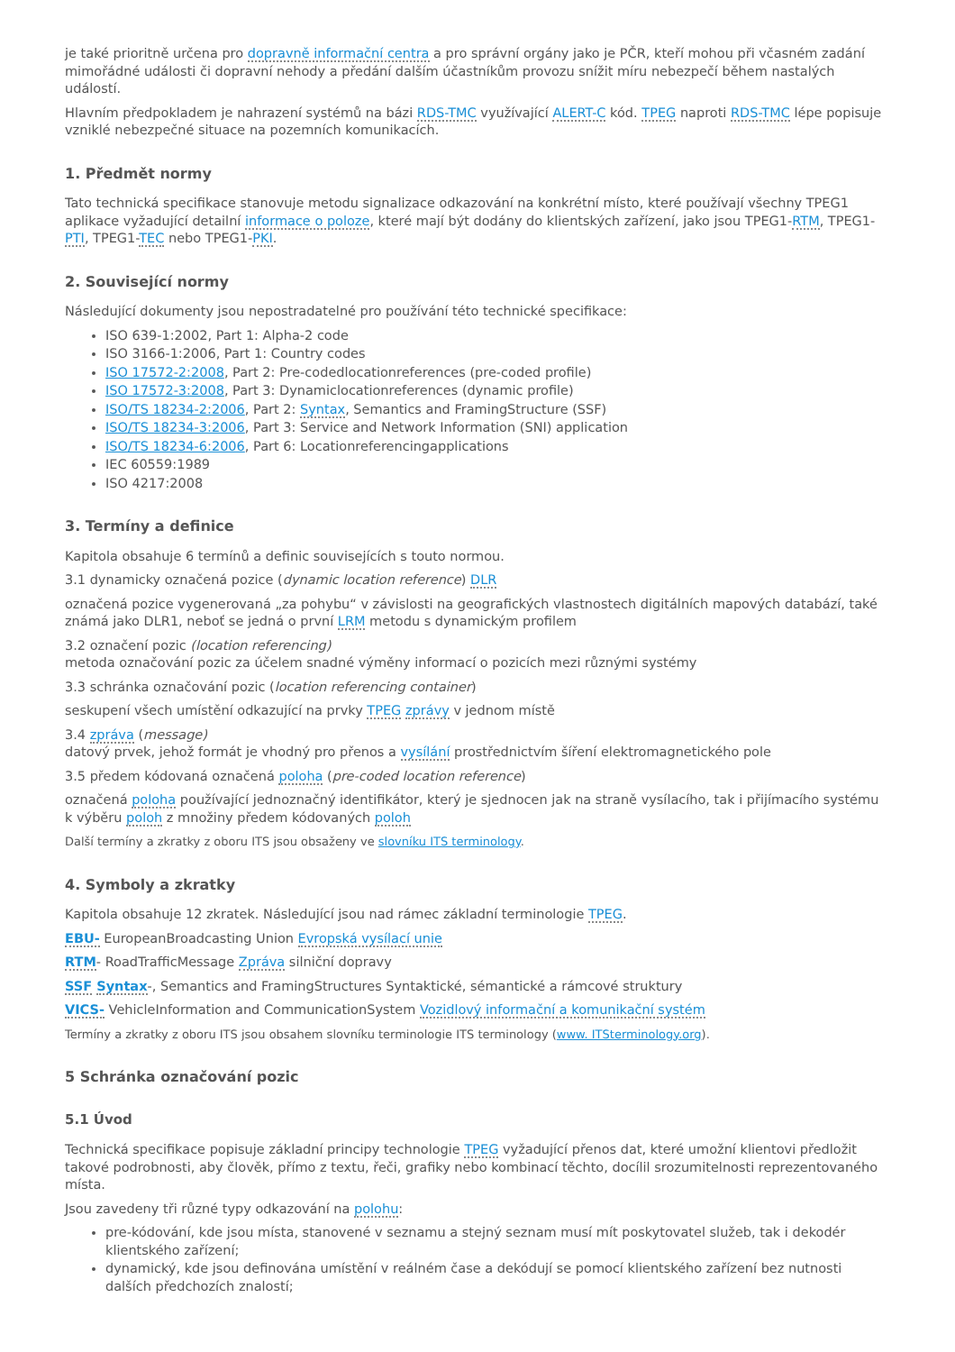je také prioritně určena pro dopravně informační centra a pro správní orgány jako je PČR, kteří mohou při včasném zadání mimořádné události či dopravní nehody a předání dalším účastníkům provozu snížit míru nebezpečí během nastalých událostí.
Hlavním předpokladem je nahrazení systémů na bázi RDS-TMC využívající ALERT-C kód. TPEG naproti RDS-TMC lépe popisuje vzniklé nebezpečné situace na pozemních komunikacích.
1. Předmět normy
Tato technická specifikace stanovuje metodu signalizace odkazování na konkrétní místo, které používají všechny TPEG1 aplikace vyžadující detailní informace o poloze, které mají být dodány do klientských zařízení, jako jsou TPEG1-RTM, TPEG1-PTI, TPEG1-TEC nebo TPEG1-PKI.
2. Související normy
Následující dokumenty jsou nepostradatelné pro používání této technické specifikace:
ISO 639-1:2002, Part 1: Alpha-2 code
ISO 3166-1:2006, Part 1: Country codes
ISO 17572-2:2008, Part 2: Pre-codedlocationreferences (pre-coded profile)
ISO 17572-3:2008, Part 3: Dynamiclocationreferences (dynamic profile)
ISO/TS 18234-2:2006, Part 2: Syntax, Semantics and FramingStructure (SSF)
ISO/TS 18234-3:2006, Part 3: Service and Network Information (SNI) application
ISO/TS 18234-6:2006, Part 6: Locationreferencingapplications
IEC 60559:1989
ISO 4217:2008
3. Termíny a definice
Kapitola obsahuje 6 termínů a definic souvisejících s touto normou.
3.1 dynamicky označená pozice (dynamic location reference) DLR
označená pozice vygenerovaná „za pohybu“ v závislosti na geografických vlastnostech digitálních mapových databází, také známá jako DLR1, neboť se jedná o první LRM metodu s dynamickým profilem
3.2 označení pozic (location referencing)
metoda označování pozic za účelem snadné výměny informací o pozicích mezi různými systémy
3.3 schránka označování pozic (location referencing container)
seskupení všech umístění odkazující na prvky TPEG zprávy v jednom místě
3.4 zpráva (message)
datový prvek, jehož formát je vhodný pro přenos a vysílání prostřednictvím šíření elektromagnetického pole
3.5 předem kódovaná označená poloha (pre-coded location reference)
označená poloha používající jednoznačný identifikátor, který je sjednocen jak na straně vysílacího, tak i přijímacího systému k výběru poloh z množiny předem kódovaných poloh
Další termíny a zkratky z oboru ITS jsou obsaženy ve slovníku ITS terminology.
4. Symboly a zkratky
Kapitola obsahuje 12 zkratek. Následující jsou nad rámec základní terminologie TPEG.
EBU- EuropeanBroadcasting Union Evropská vysílací unie
RTM- RoadTrafficMessage Zpráva silniční dopravy
SSF Syntax-, Semantics and FramingStructures Syntaktické, sémantické a rámcové struktury
VICS- VehicleInformation and CommunicationSystem Vozidlový informační a komunikační systém
Termíny a zkratky z oboru ITS jsou obsahem slovníku terminologie ITS terminology (www. ITSterminology.org).
5 Schránka označování pozic
5.1 Úvod
Technická specifikace popisuje základní principy technologie TPEG vyžadující přenos dat, které umožní klientovi předložit takové podrobnosti, aby člověk, přímo z textu, řeči, grafiky nebo kombinací těchto, docílil srozumitelnosti reprezentovaného místa.
Jsou zavedeny tři různé typy odkazování na polohu:
pre-kódování, kde jsou místa, stanovené v seznamu a stejný seznam musí mít poskytovatel služeb, tak i dekodér klientského zařízení;
dynamický, kde jsou definována umístění v reálném čase a dekódují se pomocí klientského zařízení bez nutnosti dalších předchozích znalostí;